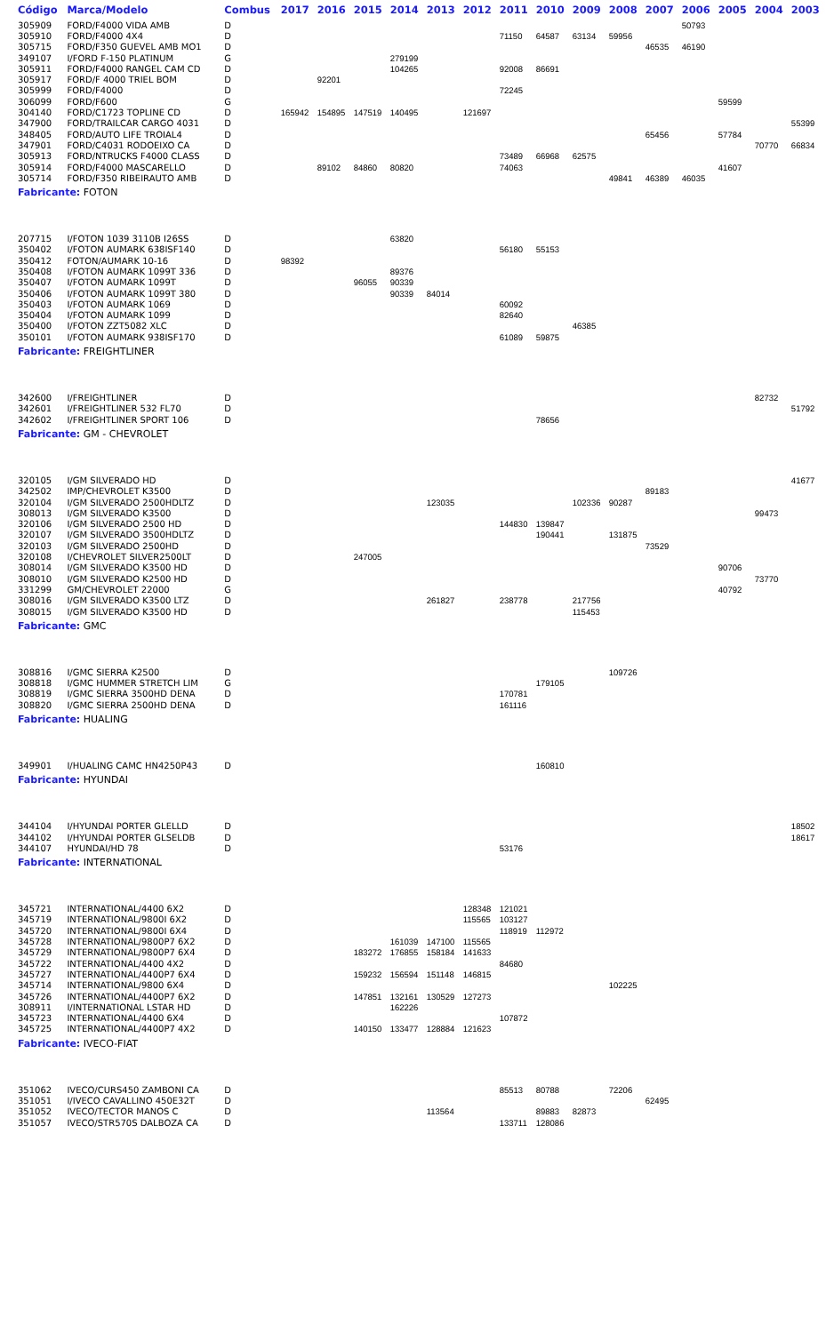| Código | Marca/Modelo | Combus | 2017 | 2016 | 2015 | 2014 | 2013 | 2012 | 2011 | 2010 | 2009 | 2008 | 2007 | 2006 | 2005 | 2004 | 2003 |
| --- | --- | --- | --- | --- | --- | --- | --- | --- | --- | --- | --- | --- | --- | --- | --- | --- | --- |
| 305909 | FORD/F4000 VIDA AMB | D | | | | | | | | | | | | 50793 | | | |
| 305910 | FORD/F4000 4X4 | D | | | | | | | 71150 | 64587 | 63134 | 59956 | | | | | |
| 305715 | FORD/F350 GUEVEL AMB MO1 | D | | | | | | | | | | | 46535 | 46190 | | | |
| 349107 | I/FORD F-150 PLATINUM | G | | | | 279199 | | | | | | | | | | | |
| 305911 | FORD/F4000 RANGEL CAM CD | D | | | | 104265 | | | 92008 | 86691 | | | | | | | |
| 305917 | FORD/F 4000 TRIEL BOM | D | | 92201 | | | | | | | | | | | | | |
| 305999 | FORD/F4000 | D | | | | | | | 72245 | | | | | | | | |
| 306099 | FORD/F600 | G | | | | | | | | | | | | | 59599 | | |
| 304140 | FORD/C1723 TOPLINE CD | D | 165942 | 154895 | 147519 | 140495 | | 121697 | | | | | | | | | |
| 347900 | FORD/TRAILCAR CARGO 4031 | D | | | | | | | | | | | | | | | 55399 |
| 348405 | FORD/AUTO LIFE TROIAL4 | D | | | | | | | | | | | 65456 | | 57784 | | |
| 347901 | FORD/C4031 RODOEIXO CA | D | | | | | | | | | | | | | | 70770 | 66834 |
| 305913 | FORD/NTRUCKS F4000 CLASS | D | | | | | | | 73489 | 66968 | 62575 | | | | | | |
| 305914 | FORD/F4000 MASCARELLO | D | | 89102 | 84860 | 80820 | | | 74063 | | | | | | 41607 | | |
| 305714 | FORD/F350 RIBEIRAUTO AMB | D | | | | | | | | | | 49841 | 46389 | 46035 | | | |
| Fabricante: FOTON | | | | | | | | | | | | | | | | | |
| 207715 | I/FOTON 1039 3110B I26SS | D | | | | 63820 | | | | | | | | | | | |
| 350402 | I/FOTON AUMARK 638ISF140 | D | | | | | | | 56180 | 55153 | | | | | | | |
| 350412 | FOTON/AUMARK 10-16 | D | 98392 | | | | | | | | | | | | | | |
| 350408 | I/FOTON AUMARK 1099T 336 | D | | | | 89376 | | | | | | | | | | | |
| 350407 | I/FOTON AUMARK 1099T | D | | | 96055 | 90339 | | | | | | | | | | | |
| 350406 | I/FOTON AUMARK 1099T 380 | D | | | | 90339 | 84014 | | | | | | | | | | |
| 350403 | I/FOTON AUMARK 1069 | D | | | | | | | 60092 | | | | | | | | |
| 350404 | I/FOTON AUMARK 1099 | D | | | | | | | 82640 | | | | | | | | |
| 350400 | I/FOTON ZZT5082 XLC | D | | | | | | | | | 46385 | | | | | | |
| 350101 | I/FOTON AUMARK 938ISF170 | D | | | | | | | 61089 | 59875 | | | | | | | |
| Fabricante: FREIGHTLINER | | | | | | | | | | | | | | | | | |
| 342600 | I/FREIGHTLINER | D | | | | | | | | | | | | | | 82732 | |
| 342601 | I/FREIGHTLINER 532 FL70 | D | | | | | | | | | | | | | | | 51792 |
| 342602 | I/FREIGHTLINER SPORT 106 | D | | | | | | | | 78656 | | | | | | | |
| Fabricante: GM - CHEVROLET | | | | | | | | | | | | | | | | | |
| 320105 | I/GM SILVERADO HD | D | | | | | | | | | | | | | | | 41677 |
| 342502 | IMP/CHEVROLET K3500 | D | | | | | | | | | | | 89183 | | | | |
| 320104 | I/GM SILVERADO 2500HDLTZ | D | | | | | 123035 | | | | 102336 | 90287 | | | | | |
| 308013 | I/GM SILVERADO K3500 | D | | | | | | | | | | | | | | 99473 | |
| 320106 | I/GM SILVERADO 2500 HD | D | | | | | | | 144830 | 139847 | | | | | | | |
| 320107 | I/GM SILVERADO 3500HDLTZ | D | | | | | | | | 190441 | | 131875 | | | | | |
| 320103 | I/GM SILVERADO 2500HD | D | | | | | | | | | | | 73529 | | | | |
| 320108 | I/CHEVROLET SILVER2500LT | D | | | 247005 | | | | | | | | | | | | |
| 308014 | I/GM SILVERADO K3500 HD | D | | | | | | | | | | | | | 90706 | | |
| 308010 | I/GM SILVERADO K2500 HD | D | | | | | | | | | | | | | | 73770 | |
| 331299 | GM/CHEVROLET 22000 | G | | | | | | | | | | | | | 40792 | | |
| 308016 | I/GM SILVERADO K3500 LTZ | D | | | | | 261827 | | 238778 | | 217756 | | | | | | |
| 308015 | I/GM SILVERADO K3500 HD | D | | | | | | | | | 115453 | | | | | | |
| Fabricante: GMC | | | | | | | | | | | | | | | | | |
| 308816 | I/GMC SIERRA K2500 | D | | | | | | | | | | 109726 | | | | | |
| 308818 | I/GMC HUMMER STRETCH LIM | G | | | | | | | | 179105 | | | | | | | |
| 308819 | I/GMC SIERRA 3500HD DENA | D | | | | | | | 170781 | | | | | | | | |
| 308820 | I/GMC SIERRA 2500HD DENA | D | | | | | | | 161116 | | | | | | | | |
| Fabricante: HUALING | | | | | | | | | | | | | | | | | |
| 349901 | I/HUALING CAMC HN4250P43 | D | | | | | | | | 160810 | | | | | | | |
| Fabricante: HYUNDAI | | | | | | | | | | | | | | | | | |
| 344104 | I/HYUNDAI PORTER GLELLD | D | | | | | | | | | | | | | | | 18502 |
| 344102 | I/HYUNDAI PORTER GLSELDB | D | | | | | | | | | | | | | | | 18617 |
| 344107 | HYUNDAI/HD 78 | D | | | | | | | 53176 | | | | | | | | |
| Fabricante: INTERNATIONAL | | | | | | | | | | | | | | | | | |
| 345721 | INTERNATIONAL/4400 6X2 | D | | | | | | 128348 | 121021 | | | | | | | | |
| 345719 | INTERNATIONAL/9800I 6X2 | D | | | | | | 115565 | 103127 | | | | | | | | |
| 345720 | INTERNATIONAL/9800I 6X4 | D | | | | | | | 118919 | 112972 | | | | | | | |
| 345728 | INTERNATIONAL/9800P7 6X2 | D | | | | 161039 | 147100 | 115565 | | | | | | | | | |
| 345729 | INTERNATIONAL/9800P7 6X4 | D | | | 183272 | 176855 | 158184 | 141633 | | | | | | | | | |
| 345722 | INTERNATIONAL/4400 4X2 | D | | | | | | | 84680 | | | | | | | | |
| 345727 | INTERNATIONAL/4400P7 6X4 | D | | | 159232 | 156594 | 151148 | 146815 | | | | | | | | | |
| 345714 | INTERNATIONAL/9800 6X4 | D | | | | | | | | | | 102225 | | | | | |
| 345726 | INTERNATIONAL/4400P7 6X2 | D | | | 147851 | 132161 | 130529 | 127273 | | | | | | | | | |
| 308911 | I/INTERNATIONAL LSTAR HD | D | | | | 162226 | | | | | | | | | | | |
| 345723 | INTERNATIONAL/4400 6X4 | D | | | | | | | 107872 | | | | | | | | |
| 345725 | INTERNATIONAL/4400P7 4X2 | D | | | 140150 | 133477 | 128884 | 121623 | | | | | | | | | |
| Fabricante: IVECO-FIAT | | | | | | | | | | | | | | | | | |
| 351062 | IVECO/CURS450 ZAMBONI CA | D | | | | | | | 85513 | 80788 | | 72206 | | | | | |
| 351051 | I/IVECO CAVALLINO 450E32T | D | | | | | | | | | | | 62495 | | | | |
| 351052 | IVECO/TECTOR MANOS C | D | | | | | 113564 | | | 89883 | 82873 | | | | | | |
| 351057 | IVECO/STR570S DALBOZA CA | D | | | | | | | 133711 | 128086 | | | | | | | |